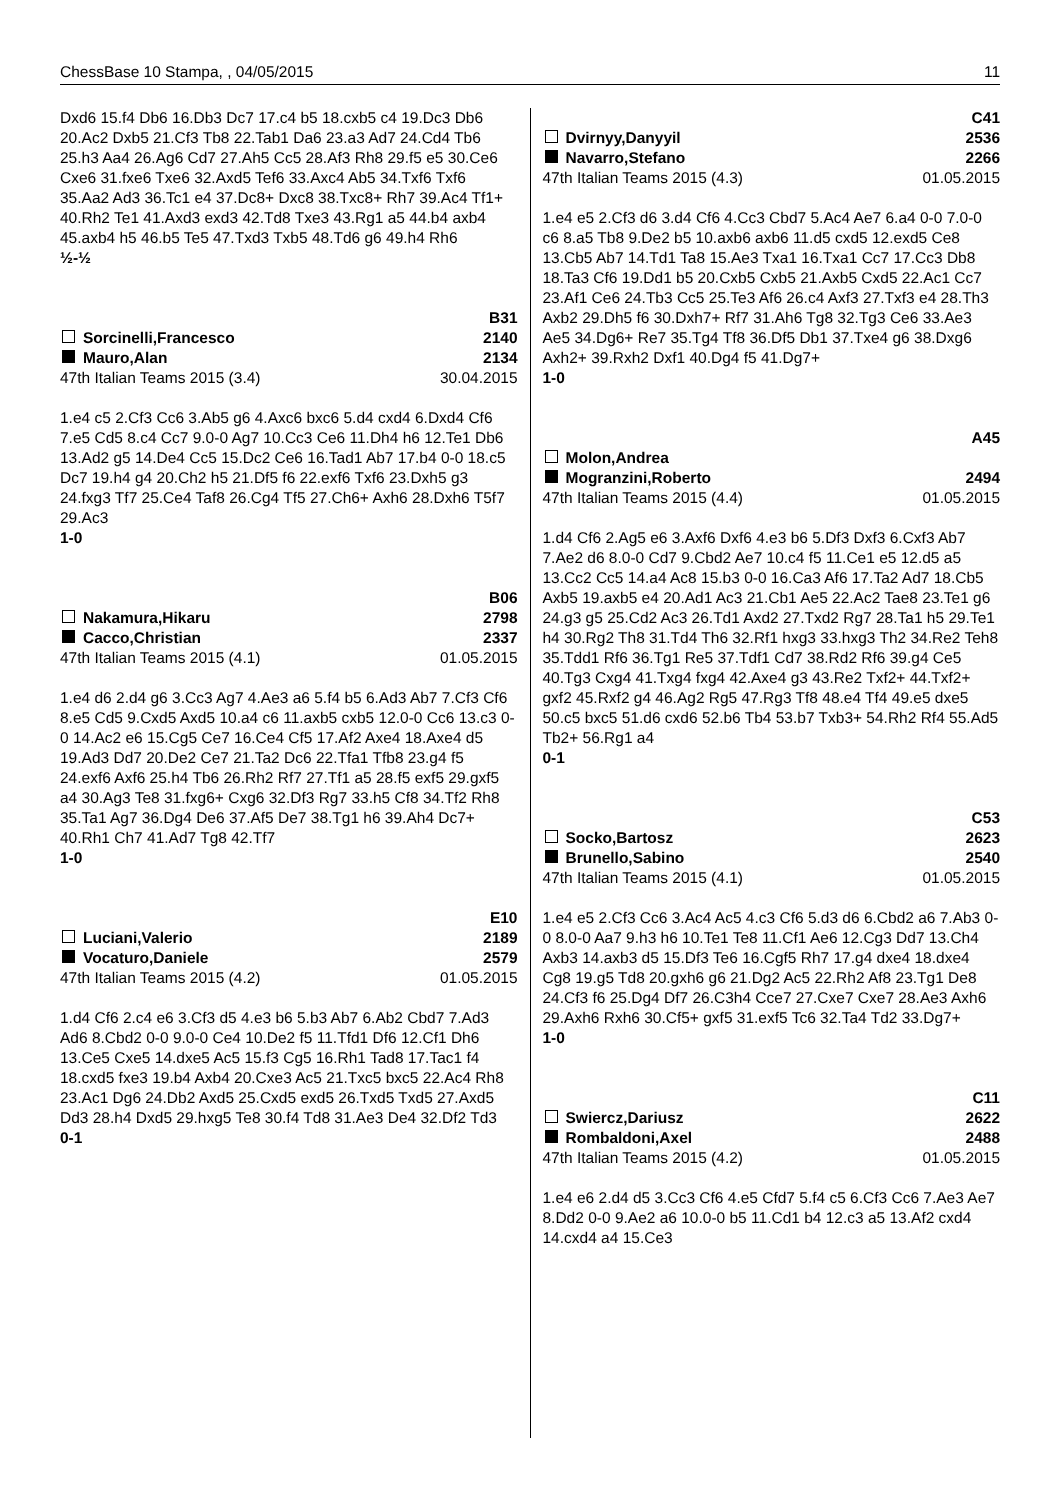ChessBase 10 Stampa, , 04/05/2015 11
Dxd6 15.f4 Db6 16.Db3 Dc7 17.c4 b5 18.cxb5 c4 19.Dc3 Db6 20.Ac2 Dxb5 21.Cf3 Tb8 22.Tab1 Da6 23.a3 Ad7 24.Cd4 Tb6 25.h3 Aa4 26.Ag6 Cd7 27.Ah5 Cc5 28.Af3 Rh8 29.f5 e5 30.Ce6 Cxe6 31.fxe6 Txe6 32.Axd5 Tef6 33.Axc4 Ab5 34.Txf6 Txf6 35.Aa2 Ad3 36.Tc1 e4 37.Dc8+ Dxc8 38.Txc8+ Rh7 39.Ac4 Tf1+ 40.Rh2 Te1 41.Axd3 exd3 42.Td8 Txe3 43.Rg1 a5 44.b4 axb4 45.axb4 h5 46.b5 Te5 47.Txd3 Txb5 48.Td6 g6 49.h4 Rh6
½-½
B31
Sorcinelli,Francesco 2140
Mauro,Alan 2134
47th Italian Teams 2015 (3.4) 30.04.2015
1.e4 c5 2.Cf3 Cc6 3.Ab5 g6 4.Axc6 bxc6 5.d4 cxd4 6.Dxd4 Cf6 7.e5 Cd5 8.c4 Cc7 9.0-0 Ag7 10.Cc3 Ce6 11.Dh4 h6 12.Te1 Db6 13.Ad2 g5 14.De4 Cc5 15.Dc2 Ce6 16.Tad1 Ab7 17.b4 0-0 18.c5 Dc7 19.h4 g4 20.Ch2 h5 21.Df5 f6 22.exf6 Txf6 23.Dxh5 g3 24.fxg3 Tf7 25.Ce4 Taf8 26.Cg4 Tf5 27.Ch6+ Axh6 28.Dxh6 T5f7 29.Ac3
1-0
B06
Nakamura,Hikaru 2798
Cacco,Christian 2337
47th Italian Teams 2015 (4.1) 01.05.2015
1.e4 d6 2.d4 g6 3.Cc3 Ag7 4.Ae3 a6 5.f4 b5 6.Ad3 Ab7 7.Cf3 Cf6 8.e5 Cd5 9.Cxd5 Axd5 10.a4 c6 11.axb5 cxb5 12.0-0 Cc6 13.c3 0-0 14.Ac2 e6 15.Cg5 Ce7 16.Ce4 Cf5 17.Af2 Axe4 18.Axe4 d5 19.Ad3 Dd7 20.De2 Ce7 21.Ta2 Dc6 22.Tfa1 Tfb8 23.g4 f5 24.exf6 Axf6 25.h4 Tb6 26.Rh2 Rf7 27.Tf1 a5 28.f5 exf5 29.gxf5 a4 30.Ag3 Te8 31.fxg6+ Cxg6 32.Df3 Rg7 33.h5 Cf8 34.Tf2 Rh8 35.Ta1 Ag7 36.Dg4 De6 37.Af5 De7 38.Tg1 h6 39.Ah4 Dc7+ 40.Rh1 Ch7 41.Ad7 Tg8 42.Tf7
1-0
E10
Luciani,Valerio 2189
Vocaturo,Daniele 2579
47th Italian Teams 2015 (4.2) 01.05.2015
1.d4 Cf6 2.c4 e6 3.Cf3 d5 4.e3 b6 5.b3 Ab7 6.Ab2 Cbd7 7.Ad3 Ad6 8.Cbd2 0-0 9.0-0 Ce4 10.De2 f5 11.Tfd1 Df6 12.Cf1 Dh6 13.Ce5 Cxe5 14.dxe5 Ac5 15.f3 Cg5 16.Rh1 Tad8 17.Tac1 f4 18.cxd5 fxe3 19.b4 Axb4 20.Cxe3 Ac5 21.Txc5 bxc5 22.Ac4 Rh8 23.Ac1 Dg6 24.Db2 Axd5 25.Cxd5 exd5 26.Txd5 Txd5 27.Axd5 Dd3 28.h4 Dxd5 29.hxg5 Te8 30.f4 Td8 31.Ae3 De4 32.Df2 Td3
0-1
C41
Dvirnyy,Danyyil 2536
Navarro,Stefano 2266
47th Italian Teams 2015 (4.3) 01.05.2015
1.e4 e5 2.Cf3 d6 3.d4 Cf6 4.Cc3 Cbd7 5.Ac4 Ae7 6.a4 0-0 7.0-0 c6 8.a5 Tb8 9.De2 b5 10.axb6 axb6 11.d5 cxd5 12.exd5 Ce8 13.Cb5 Ab7 14.Td1 Ta8 15.Ae3 Txa1 16.Txa1 Cc7 17.Cc3 Db8 18.Ta3 Cf6 19.Dd1 b5 20.Cxb5 Cxb5 21.Axb5 Cxd5 22.Ac1 Cc7 23.Af1 Ce6 24.Tb3 Cc5 25.Te3 Af6 26.c4 Axf3 27.Txf3 e4 28.Th3 Axb2 29.Dh5 f6 30.Dxh7+ Rf7 31.Ah6 Tg8 32.Tg3 Ce6 33.Ae3 Ae5 34.Dg6+ Re7 35.Tg4 Tf8 36.Df5 Db1 37.Txe4 g6 38.Dxg6 Axh2+ 39.Rxh2 Dxf1 40.Dg4 f5 41.Dg7+
1-0
A45
Molon,Andrea
Mogranzini,Roberto 2494
47th Italian Teams 2015 (4.4) 01.05.2015
1.d4 Cf6 2.Ag5 e6 3.Axf6 Dxf6 4.e3 b6 5.Df3 Dxf3 6.Cxf3 Ab7 7.Ae2 d6 8.0-0 Cd7 9.Cbd2 Ae7 10.c4 f5 11.Ce1 e5 12.d5 a5 13.Cc2 Cc5 14.a4 Ac8 15.b3 0-0 16.Ca3 Af6 17.Ta2 Ad7 18.Cb5 Axb5 19.axb5 e4 20.Ad1 Ac3 21.Cb1 Ae5 22.Ac2 Tae8 23.Te1 g6 24.g3 g5 25.Cd2 Ac3 26.Td1 Axd2 27.Txd2 Rg7 28.Ta1 h5 29.Te1 h4 30.Rg2 Th8 31.Td4 Th6 32.Rf1 hxg3 33.hxg3 Th2 34.Re2 Teh8 35.Tdd1 Rf6 36.Tg1 Re5 37.Tdf1 Cd7 38.Rd2 Rf6 39.g4 Ce5 40.Tg3 Cxg4 41.Txg4 fxg4 42.Axe4 g3 43.Re2 Txf2+ 44.Txf2+ gxf2 45.Rxf2 g4 46.Ag2 Rg5 47.Rg3 Tf8 48.e4 Tf4 49.e5 dxe5 50.c5 bxc5 51.d6 cxd6 52.b6 Tb4 53.b7 Txb3+ 54.Rh2 Rf4 55.Ad5 Tb2+ 56.Rg1 a4
0-1
C53
Socko,Bartosz 2623
Brunello,Sabino 2540
47th Italian Teams 2015 (4.1) 01.05.2015
1.e4 e5 2.Cf3 Cc6 3.Ac4 Ac5 4.c3 Cf6 5.d3 d6 6.Cbd2 a6 7.Ab3 0-0 8.0-0 Aa7 9.h3 h6 10.Te1 Te8 11.Cf1 Ae6 12.Cg3 Dd7 13.Ch4 Axb3 14.axb3 d5 15.Df3 Te6 16.Cgf5 Rh7 17.g4 dxe4 18.dxe4 Cg8 19.g5 Td8 20.gxh6 g6 21.Dg2 Ac5 22.Rh2 Af8 23.Tg1 De8 24.Cf3 f6 25.Dg4 Df7 26.C3h4 Cce7 27.Cxe7 Cxe7 28.Ae3 Axh6 29.Axh6 Rxh6 30.Cf5+ gxf5 31.exf5 Tc6 32.Ta4 Td2 33.Dg7+
1-0
C11
Swiercz,Dariusz 2622
Rombaldoni,Axel 2488
47th Italian Teams 2015 (4.2) 01.05.2015
1.e4 e6 2.d4 d5 3.Cc3 Cf6 4.e5 Cfd7 5.f4 c5 6.Cf3 Cc6 7.Ae3 Ae7 8.Dd2 0-0 9.Ae2 a6 10.0-0 b5 11.Cd1 b4 12.c3 a5 13.Af2 cxd4 14.cxd4 a4 15.Ce3